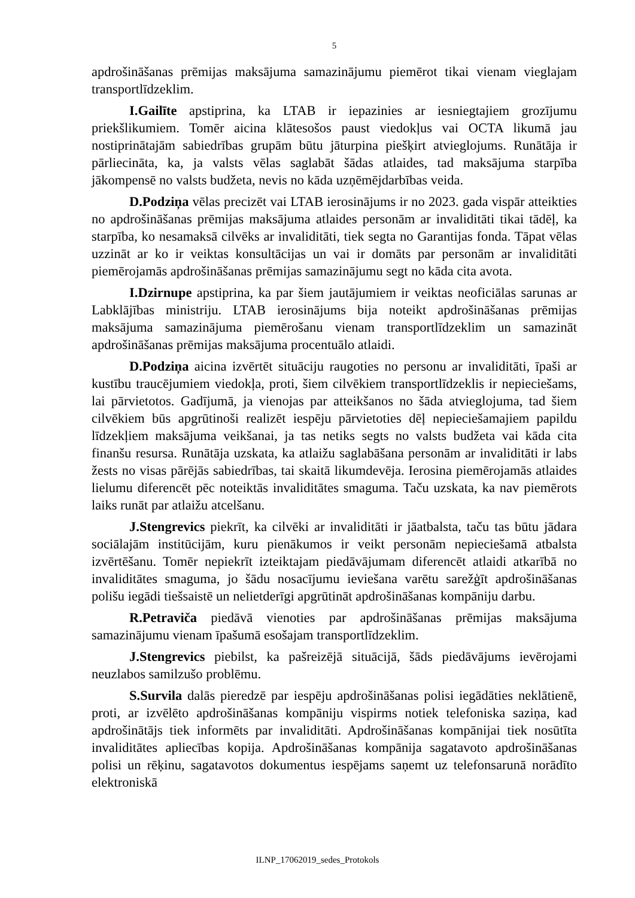5
apdrošināšanas prēmijas maksājuma samazinājumu piemērot tikai vienam vieglajam transportlīdzeklim.
I.Gailīte apstiprina, ka LTAB ir iepazinies ar iesniegtajiem grozījumu priekšlikumiem. Tomēr aicina klātesošos paust viedokļus vai OCTA likumā jau nostiprinātajām sabiedrības grupām būtu jāturpina piešķirt atvieglojums. Runātāja ir pārliecināta, ka, ja valsts vēlas saglabāt šādas atlaides, tad maksājuma starpība jākompensē no valsts budžeta, nevis no kāda uzņēmējdarbības veida.
D.Podziņa vēlas precizēt vai LTAB ierosinājums ir no 2023. gada vispār atteikties no apdrošināšanas prēmijas maksājuma atlaides personām ar invaliditāti tikai tādēļ, ka starpība, ko nesamaksā cilvēks ar invaliditāti, tiek segta no Garantijas fonda. Tāpat vēlas uzzināt ar ko ir veiktas konsultācijas un vai ir domāts par personām ar invaliditāti piemērojamās apdrošināšanas prēmijas samazinājumu segt no kāda cita avota.
I.Dzirnupe apstiprina, ka par šiem jautājumiem ir veiktas neoficiālas sarunas ar Labklājības ministriju. LTAB ierosinājums bija noteikt apdrošināšanas prēmijas maksājuma samazinājuma piemērošanu vienam transportlīdzeklim un samazināt apdrošināšanas prēmijas maksājuma procentuālo atlaidi.
D.Podziņa aicina izvērtēt situāciju raugoties no personu ar invaliditāti, īpaši ar kustību traucējumiem viedokļa, proti, šiem cilvēkiem transportlīdzeklis ir nepieciešams, lai pārvietotos. Gadījumā, ja vienojas par atteikšanos no šāda atvieglojuma, tad šiem cilvēkiem būs apgrūtinoši realizēt iespēju pārvietoties dēļ nepieciešamajiem papildu līdzekļiem maksājuma veikšanai, ja tas netiks segts no valsts budžeta vai kāda cita finanšu resursa. Runātāja uzskata, ka atlaižu saglabāšana personām ar invaliditāti ir labs žests no visas pārējās sabiedrības, tai skaitā likumdevēja. Ierosina piemērojamās atlaides lielumu diferencēt pēc noteiktās invaliditātes smaguma. Taču uzskata, ka nav piemērots laiks runāt par atlaižu atcelšanu.
J.Stengrevics piekrīt, ka cilvēki ar invaliditāti ir jāatbalsta, taču tas būtu jādara sociālajām institūcijām, kuru pienākumos ir veikt personām nepieciešamā atbalsta izvērtēšanu. Tomēr nepiekrīt izteiktajam piedāvājumam diferencēt atlaidi atkarībā no invaliditātes smaguma, jo šādu nosacījumu ieviešana varētu sarežģīt apdrošināšanas polišu iegādi tiešsaistē un nelietderīgi apgrūtināt apdrošināšanas kompāniju darbu.
R.Petraviča piedāvā vienoties par apdrošināšanas prēmijas maksājuma samazinājumu vienam īpašumā esošajam transportlīdzeklim.
J.Stengrevics piebilst, ka pašreizējā situācijā, šāds piedāvājums ievērojami neuzlabos samilzušo problēmu.
S.Survila dalās pieredzē par iespēju apdrošināšanas polisi iegādāties neklātienē, proti, ar izvēlēto apdrošināšanas kompāniju vispirms notiek telefoniska saziņa, kad apdrošinātājs tiek informēts par invaliditāti. Apdrošināšanas kompānijai tiek nosūtīta invaliditātes apliecības kopija. Apdrošināšanas kompānija sagatavoto apdrošināšanas polisi un rēķinu, sagatavotos dokumentus iespējams saņemt uz telefonsarunā norādīto elektroniskā
ILNP_17062019_sedes_Protokols